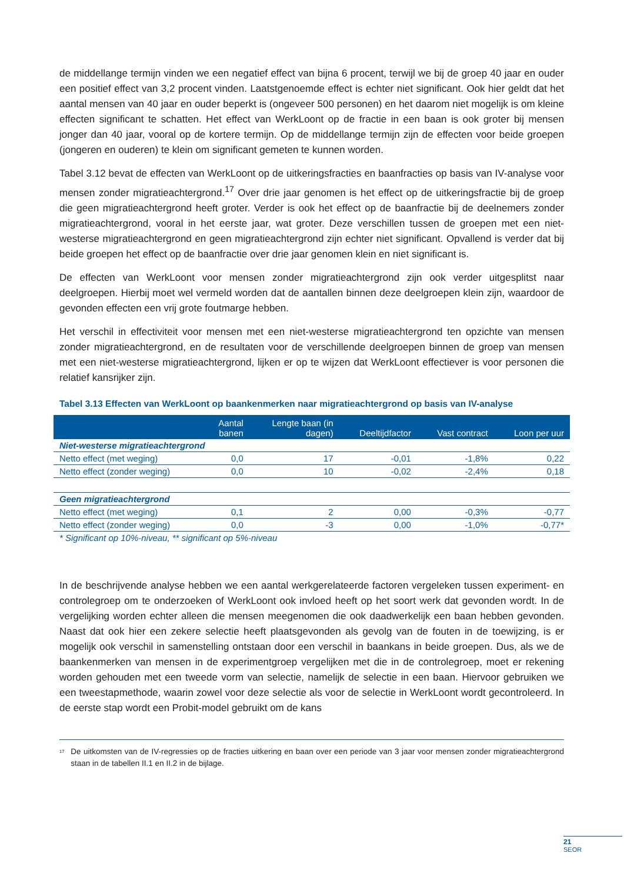de middellange termijn vinden we een negatief effect van bijna 6 procent, terwijl we bij de groep 40 jaar en ouder een positief effect van 3,2 procent vinden. Laatstgenoemde effect is echter niet significant. Ook hier geldt dat het aantal mensen van 40 jaar en ouder beperkt is (ongeveer 500 personen) en het daarom niet mogelijk is om kleine effecten significant te schatten. Het effect van WerkLoont op de fractie in een baan is ook groter bij mensen jonger dan 40 jaar, vooral op de kortere termijn. Op de middellange termijn zijn de effecten voor beide groepen (jongeren en ouderen) te klein om significant gemeten te kunnen worden.
Tabel 3.12 bevat de effecten van WerkLoont op de uitkeringsfracties en baanfracties op basis van IV-analyse voor mensen zonder migratieachtergrond.<sup>17</sup> Over drie jaar genomen is het effect op de uitkeringsfractie bij de groep die geen migratieachtergrond heeft groter. Verder is ook het effect op de baanfractie bij de deelnemers zonder migratieachtergrond, vooral in het eerste jaar, wat groter. Deze verschillen tussen de groepen met een niet-westerse migratieachtergrond en geen migratieachtergrond zijn echter niet significant. Opvallend is verder dat bij beide groepen het effect op de baanfractie over drie jaar genomen klein en niet significant is.
De effecten van WerkLoont voor mensen zonder migratieachtergrond zijn ook verder uitgesplitst naar deelgroepen. Hierbij moet wel vermeld worden dat de aantallen binnen deze deelgroepen klein zijn, waardoor de gevonden effecten een vrij grote foutmarge hebben.
Het verschil in effectiviteit voor mensen met een niet-westerse migratieachtergrond ten opzichte van mensen zonder migratieachtergrond, en de resultaten voor de verschillende deelgroepen binnen de groep van mensen met een niet-westerse migratieachtergrond, lijken er op te wijzen dat WerkLoont effectiever is voor personen die relatief kansrijker zijn.
Tabel 3.13 Effecten van WerkLoont op baankenmerken naar migratieachtergrond op basis van IV-analyse
| | Aantal banen | Lengte baan (in dagen) | Deeltijdfactor | Vast contract | Loon per uur |
| --- | --- | --- | --- | --- | --- |
| Niet-westerse migratieachtergrond | | | | | |
| Netto effect (met weging) | 0,0 | 17 | -0,01 | -1,8% | 0,22 |
| Netto effect (zonder weging) | 0,0 | 10 | -0,02 | -2,4% | 0,18 |
| Geen migratieachtergrond | | | | | |
| Netto effect (met weging) | 0,1 | 2 | 0,00 | -0,3% | -0,77 |
| Netto effect (zonder weging) | 0,0 | -3 | 0,00 | -1,0% | -0,77* |
* Significant op 10%-niveau, ** significant op 5%-niveau
In de beschrijvende analyse hebben we een aantal werkgerelateerde factoren vergeleken tussen experiment- en controlegroep om te onderzoeken of WerkLoont ook invloed heeft op het soort werk dat gevonden wordt. In de vergelijking worden echter alleen die mensen meegenomen die ook daadwerkelijk een baan hebben gevonden. Naast dat ook hier een zekere selectie heeft plaatsgevonden als gevolg van de fouten in de toewijzing, is er mogelijk ook verschil in samenstelling ontstaan door een verschil in baankans in beide groepen. Dus, als we de baankenmerken van mensen in de experimentgroep vergelijken met die in de controlegroep, moet er rekening worden gehouden met een tweede vorm van selectie, namelijk de selectie in een baan. Hiervoor gebruiken we een tweestapmethode, waarin zowel voor deze selectie als voor de selectie in WerkLoont wordt gecontroleerd. In de eerste stap wordt een Probit-model gebruikt om de kans
<sup>17</sup> De uitkomsten van de IV-regressies op de fracties uitkering en baan over een periode van 3 jaar voor mensen zonder migratieachtergrond staan in de tabellen II.1 en II.2 in de bijlage.
21
SEOR